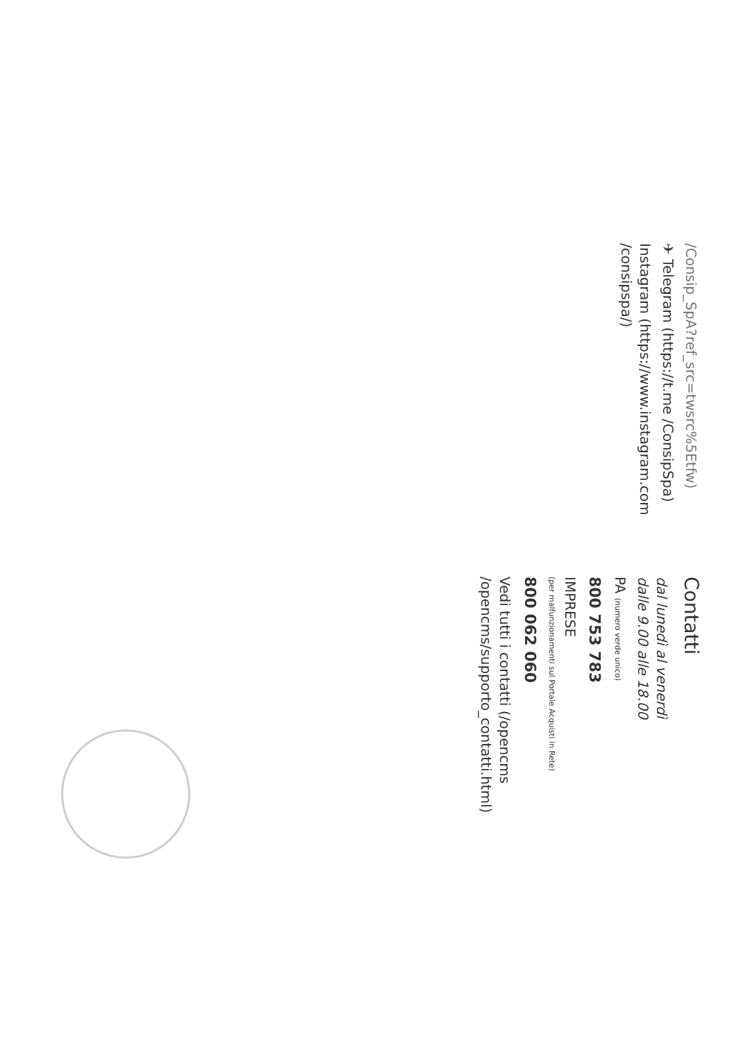/Consip_SpA?ref_src=twsrc%5Etfw)
✈ Telegram (https://t.me /ConsipSpa)
Instagram (https://www.instagram.com /consipspa/)
Contatti
dal lunedì al venerdì
dalle 9.00 alle 18.00
PA (numero verde unico)
800 753 783
IMPRESE
(per malfunzionamenti sul Portale Acquisti in Rete)
800 062 060
Vedi tutti i contatti (/opencms /opencms/supporto_contatti.html)